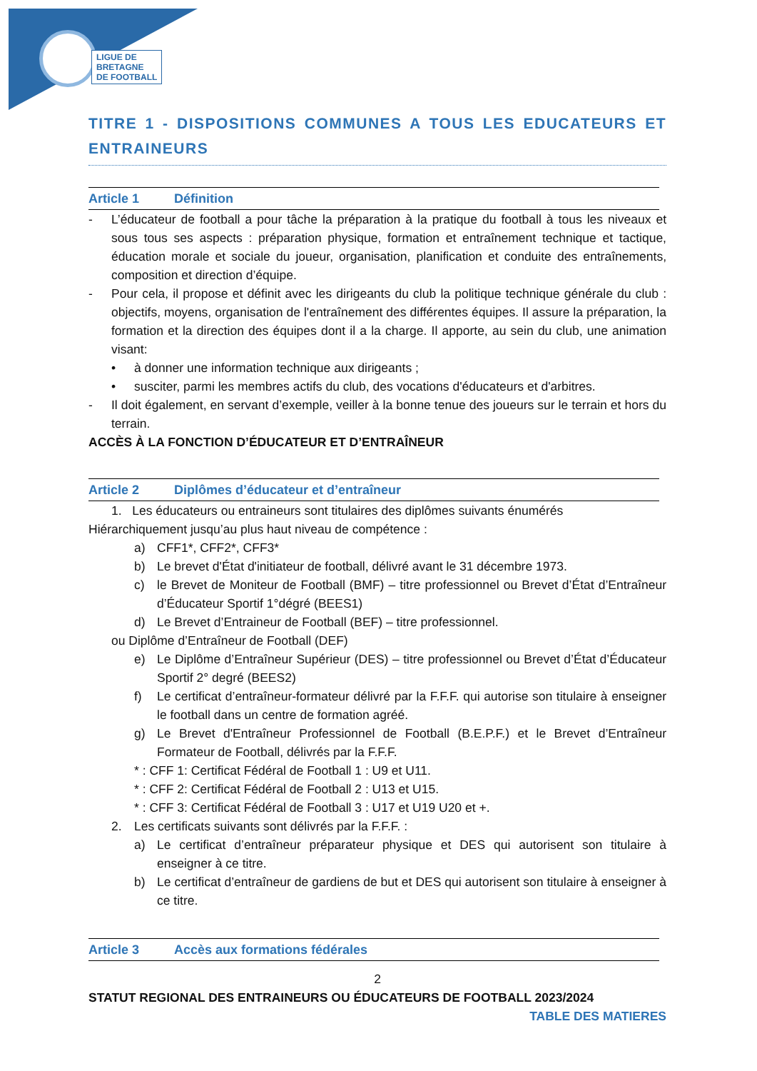LIGUE DE
BRETAGNE
DE FOOTBALL
TITRE 1 - DISPOSITIONS COMMUNES A TOUS LES EDUCATEURS ET ENTRAINEURS
Article 1 Définition
- L’éducateur de football a pour tâche la préparation à la pratique du football à tous les niveaux et sous tous ses aspects : préparation physique, formation et entraînement technique et tactique, éducation morale et sociale du joueur, organisation, planification et conduite des entraînements, composition et direction d’équipe.
- Pour cela, il propose et définit avec les dirigeants du club la politique technique générale du club : objectifs, moyens, organisation de l'entraînement des différentes équipes. Il assure la préparation, la formation et la direction des équipes dont il a la charge. Il apporte, au sein du club, une animation visant:
• à donner une information technique aux dirigeants ;
• susciter, parmi les membres actifs du club, des vocations d'éducateurs et d'arbitres.
- Il doit également, en servant d’exemple, veiller à la bonne tenue des joueurs sur le terrain et hors du terrain.
ACCÈS À LA FONCTION D’ÉDUCATEUR ET D’ENTRAÎNEUR
Article 2 Diplômes d’éducateur et d’entraîneur
1. Les éducateurs ou entraineurs sont titulaires des diplômes suivants énumérés
Hiérarchiquement jusqu’au plus haut niveau de compétence :
a) CFF1*, CFF2*, CFF3*
b) Le brevet d'État d'initiateur de football, délivré avant le 31 décembre 1973.
c) le Brevet de Moniteur de Football (BMF) – titre professionnel ou Brevet d’État d’Entraîneur d’Éducateur Sportif 1°dégré (BEES1)
d) Le Brevet d’Entraineur de Football (BEF) – titre professionnel.
ou Diplôme d’Entraîneur de Football (DEF)
e) Le Diplôme d’Entraîneur Supérieur (DES) – titre professionnel ou Brevet d’État d’Éducateur Sportif 2° degré (BEES2)
f) Le certificat d’entraîneur-formateur délivré par la F.F.F. qui autorise son titulaire à enseigner le football dans un centre de formation agréé.
g) Le Brevet d'Entraîneur Professionnel de Football (B.E.P.F.) et le Brevet d’Entraîneur Formateur de Football, délivrés par la F.F.F.
* : CFF 1: Certificat Fédéral de Football 1 : U9 et U11.
* : CFF 2: Certificat Fédéral de Football 2 : U13 et U15.
* : CFF 3: Certificat Fédéral de Football 3 : U17 et U19 U20 et +.
2. Les certificats suivants sont délivrés par la F.F.F. :
a) Le certificat d’entraîneur préparateur physique et DES qui autorisent son titulaire à enseigner à ce titre.
b) Le certificat d’entraîneur de gardiens de but et DES qui autorisent son titulaire à enseigner à ce titre.
Article 3 Accès aux formations fédérales
2
STATUT REGIONAL DES ENTRAINEURS OU ÉDUCATEURS DE FOOTBALL 2023/2024
TABLE DES MATIERES